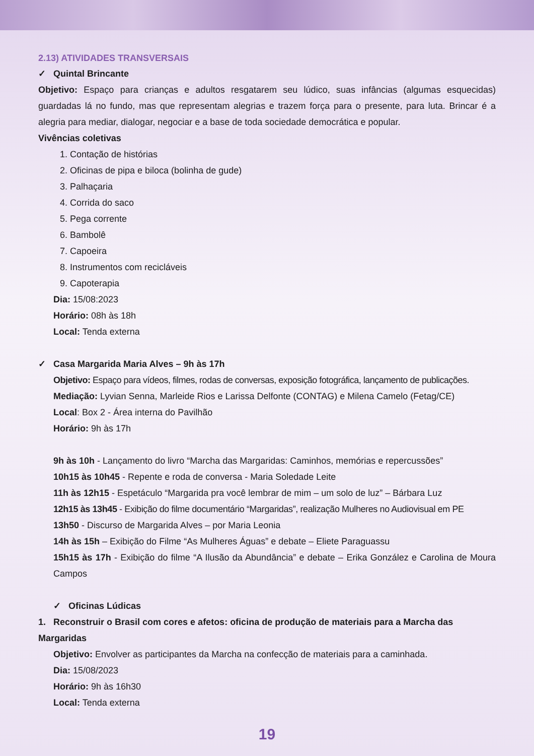2.13) ATIVIDADES TRANSVERSAIS
✓ Quintal Brincante
Objetivo: Espaço para crianças e adultos resgatarem seu lúdico, suas infâncias (algumas esquecidas) guardadas lá no fundo, mas que representam alegrias e trazem força para o presente, para luta. Brincar é a alegria para mediar, dialogar, negociar e a base de toda sociedade democrática e popular.
Vivências coletivas
1. Contação de histórias
2. Oficinas de pipa e biloca (bolinha de gude)
3. Palhaçaria
4. Corrida do saco
5. Pega corrente
6. Bambolê
7. Capoeira
8. Instrumentos com recicláveis
9. Capoterapia
Dia: 15/08:2023
Horário: 08h às 18h
Local: Tenda externa
✓ Casa Margarida Maria Alves – 9h às 17h
Objetivo: Espaço para vídeos, filmes, rodas de conversas, exposição fotográfica, lançamento de publicações.
Mediação: Lyvian Senna, Marleide Rios e Larissa Delfonte (CONTAG) e Milena Camelo (Fetag/CE)
Local: Box 2 - Área interna do Pavilhão
Horário: 9h às 17h
9h às 10h - Lançamento do livro “Marcha das Margaridas: Caminhos, memórias e repercussões”
10h15 às 10h45 - Repente e roda de conversa - Maria Soledade Leite
11h às 12h15 - Espetáculo “Margarida pra você lembrar de mim – um solo de luz” – Bárbara Luz
12h15 às 13h45 - Exibição do filme documentário “Margaridas”, realização Mulheres no Audiovisual em PE
13h50 - Discurso de Margarida Alves – por Maria Leonia
14h às 15h – Exibição do Filme “As Mulheres Águas” e debate – Eliete Paraguassu
15h15 às 17h - Exibição do filme “A Ilusão da Abundância” e debate – Erika González e Carolina de Moura Campos
✓ Oficinas Lúdicas
1. Reconstruir o Brasil com cores e afetos: oficina de produção de materiais para a Marcha das Margaridas
Objetivo: Envolver as participantes da Marcha na confecção de materiais para a caminhada.
Dia: 15/08/2023
Horário: 9h às 16h30
Local: Tenda externa
19